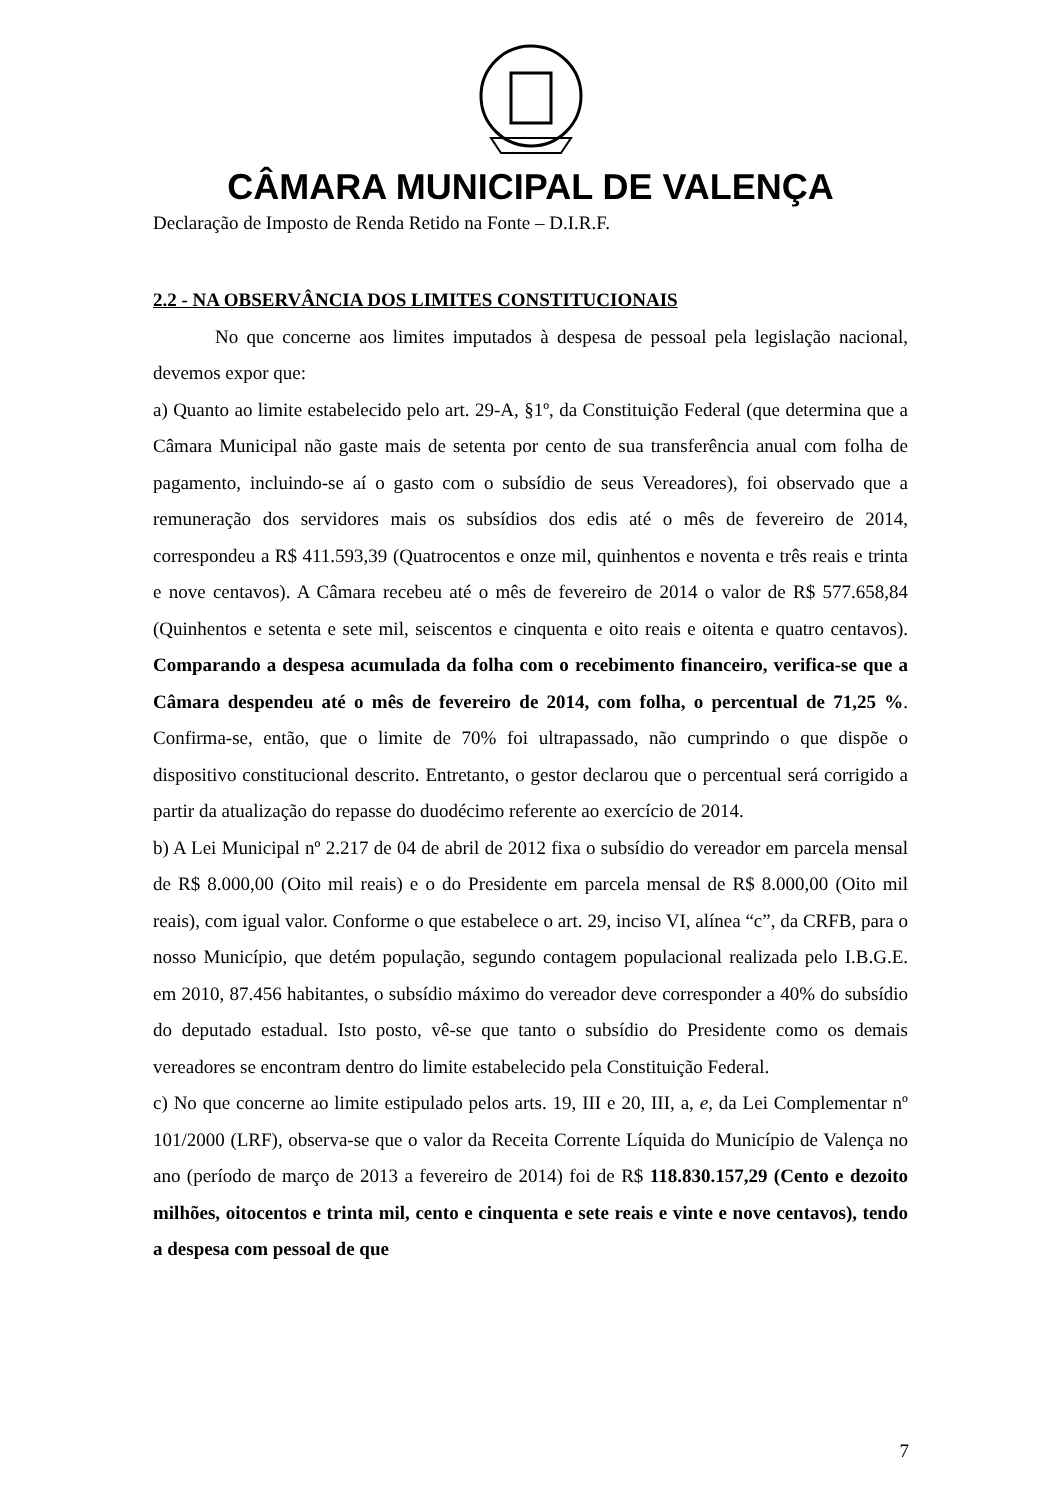CÂMARA MUNICIPAL DE VALENÇA
Declaração de Imposto de Renda Retido na Fonte – D.I.R.F.
2.2 - NA OBSERVÂNCIA DOS LIMITES CONSTITUCIONAIS
No que concerne aos limites imputados à despesa de pessoal pela legislação nacional, devemos expor que:
a) Quanto ao limite estabelecido pelo art. 29-A, §1º, da Constituição Federal (que determina que a Câmara Municipal não gaste mais de setenta por cento de sua transferência anual com folha de pagamento, incluindo-se aí o gasto com o subsídio de seus Vereadores), foi observado que a remuneração dos servidores mais os subsídios dos edis até o mês de fevereiro de 2014, correspondeu a R$ 411.593,39 (Quatrocentos e onze mil, quinhentos e noventa e três reais e trinta e nove centavos). A Câmara recebeu até o mês de fevereiro de 2014 o valor de R$ 577.658,84 (Quinhentos e setenta e sete mil, seiscentos e cinquenta e oito reais e oitenta e quatro centavos). Comparando a despesa acumulada da folha com o recebimento financeiro, verifica-se que a Câmara despendeu até o mês de fevereiro de 2014, com folha, o percentual de 71,25 %. Confirma-se, então, que o limite de 70% foi ultrapassado, não cumprindo o que dispõe o dispositivo constitucional descrito. Entretanto, o gestor declarou que o percentual será corrigido a partir da atualização do repasse do duodécimo referente ao exercício de 2014.
b) A Lei Municipal nº 2.217 de 04 de abril de 2012 fixa o subsídio do vereador em parcela mensal de R$ 8.000,00 (Oito mil reais) e o do Presidente em parcela mensal de R$ 8.000,00 (Oito mil reais), com igual valor. Conforme o que estabelece o art. 29, inciso VI, alínea “c”, da CRFB, para o nosso Município, que detém população, segundo contagem populacional realizada pelo I.B.G.E. em 2010, 87.456 habitantes, o subsídio máximo do vereador deve corresponder a 40% do subsídio do deputado estadual. Isto posto, vê-se que tanto o subsídio do Presidente como os demais vereadores se encontram dentro do limite estabelecido pela Constituição Federal.
c) No que concerne ao limite estipulado pelos arts. 19, III e 20, III, a, e, da Lei Complementar nº 101/2000 (LRF), observa-se que o valor da Receita Corrente Líquida do Município de Valença no ano (período de março de 2013 a fevereiro de 2014) foi de R$ 118.830.157,29 (Cento e dezoito milhões, oitocentos e trinta mil, cento e cinquenta e sete reais e vinte e nove centavos), tendo a despesa com pessoal de que
7